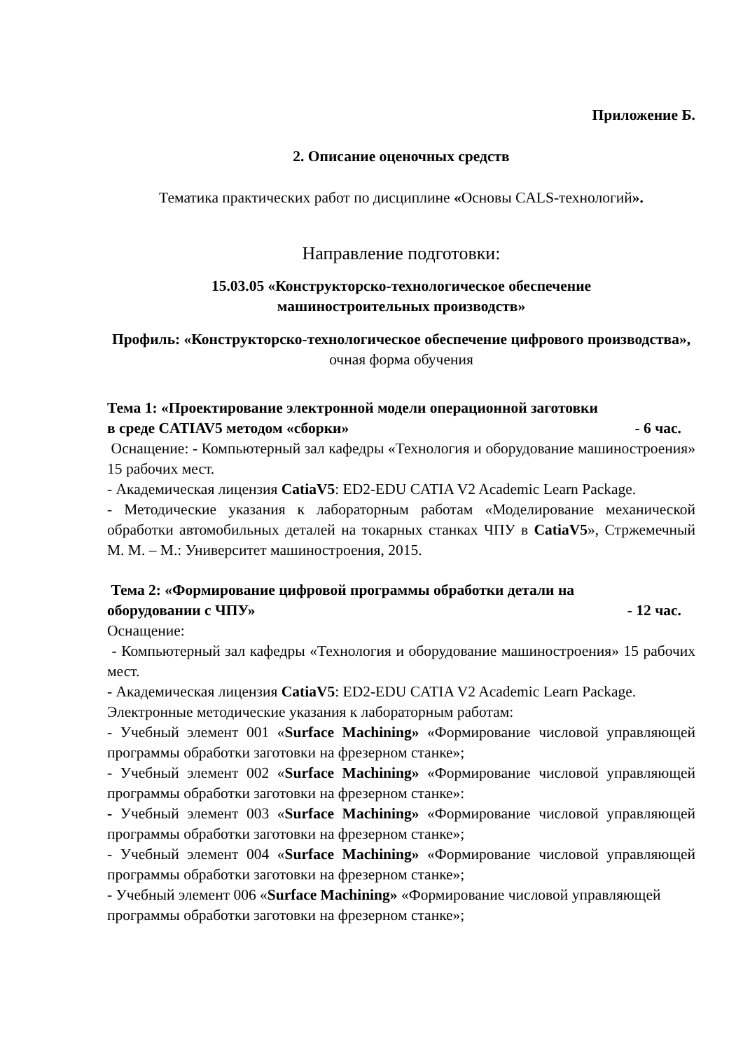Приложение Б.
2. Описание оценочных средств
Тематика практических работ по дисциплине «Основы CALS-технологий».
Направление подготовки:
15.03.05 «Конструкторско-технологическое обеспечение
машиностроительных производств»
Профиль: «Конструкторско-технологическое обеспечение цифрового производства», очная форма обучения
Тема 1: «Проектирование электронной модели операционной заготовки
в среде CATIAV5 методом «сборки» - 6 час.
Оснащение: - Компьютерный зал кафедры «Технология и оборудование машиностроения» 15 рабочих мест.
- Академическая лицензия CatiaV5: ED2-EDU CATIA V2 Academic Learn Package.
- Методические указания к лабораторным работам «Моделирование механической обработки автомобильных деталей на токарных станках ЧПУ в CatiaV5», Стржемечный М. М. – М.: Университет машиностроения, 2015.
Тема 2: «Формирование цифровой программы обработки детали на
оборудовании с ЧПУ» - 12 час.
Оснащение:
- Компьютерный зал кафедры «Технология и оборудование машиностроения» 15 рабочих мест.
- Академическая лицензия CatiaV5: ED2-EDU CATIA V2 Academic Learn Package.
Электронные методические указания к лабораторным работам:
- Учебный элемент 001 «Surface Machining» «Формирование числовой управляющей программы обработки заготовки на фрезерном станке»;
- Учебный элемент 002 «Surface Machining» «Формирование числовой управляющей программы обработки заготовки на фрезерном станке»:
- Учебный элемент 003 «Surface Machining» «Формирование числовой управляющей программы обработки заготовки на фрезерном станке»;
- Учебный элемент 004 «Surface Machining» «Формирование числовой управляющей программы обработки заготовки на фрезерном станке»;
- Учебный элемент 006 «Surface Machining» «Формирование числовой управляющей программы обработки заготовки на фрезерном станке»;